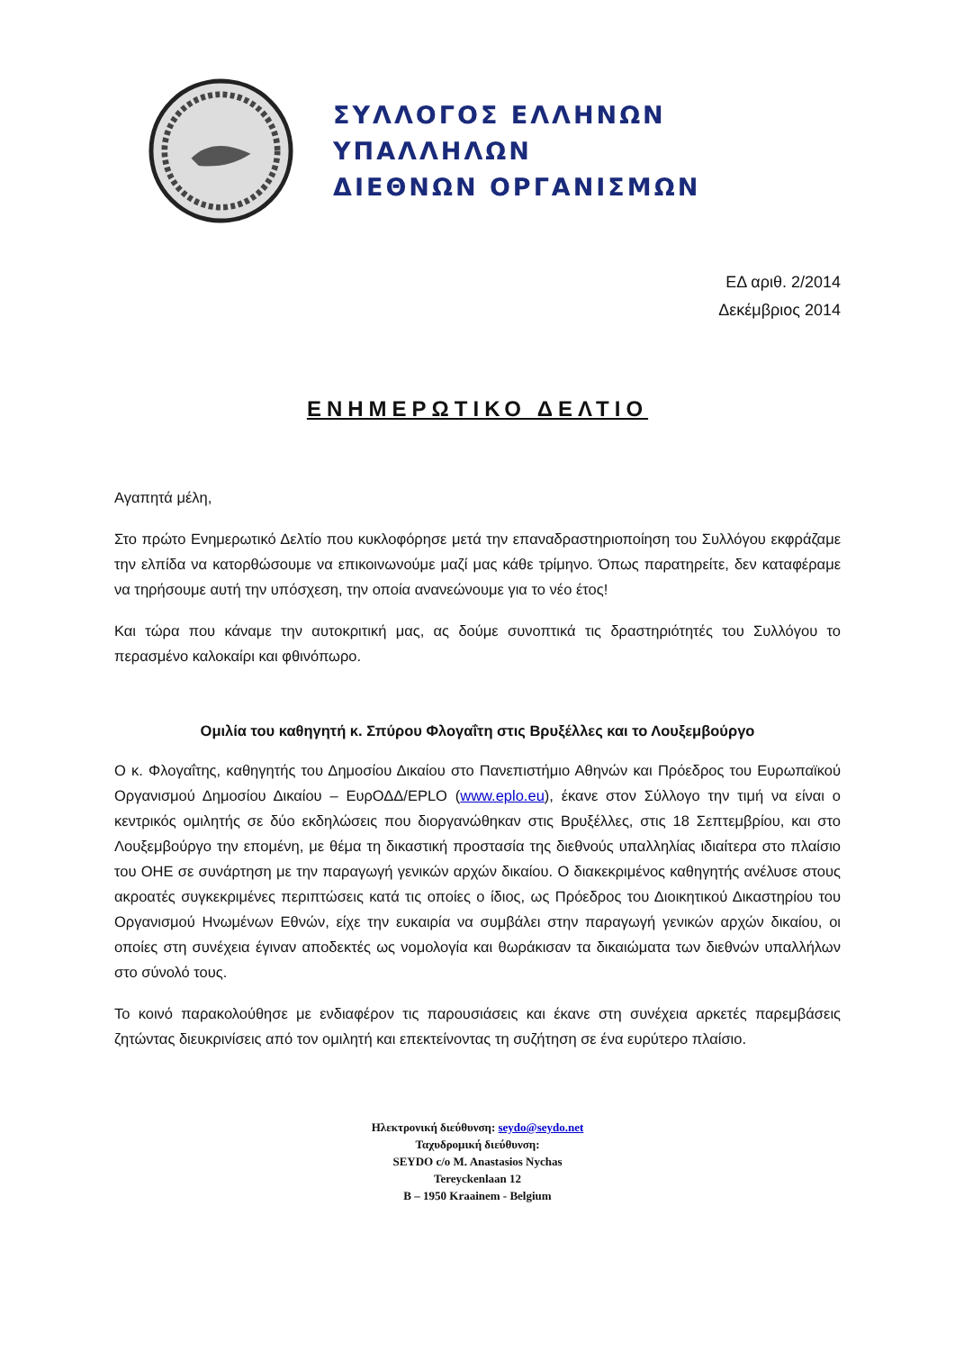ΣΥΛΛΟΓΟΣ ΕΛΛΗΝΩΝ ΥΠΑΛΛΗΛΩΝ
ΔΙΕΘΝΩΝ ΟΡΓΑΝΙΣΜΩΝ
ΕΔ αριθ. 2/2014
Δεκέμβριος 2014
ΕΝΗΜΕΡΩΤΙΚΟ ΔΕΛΤΙΟ
Αγαπητά μέλη,
Στο πρώτο Ενημερωτικό Δελτίο που κυκλοφόρησε μετά την επαναδραστηριοποίηση του Συλλόγου εκφράζαμε την ελπίδα να κατορθώσουμε να επικοινωνούμε μαζί μας κάθε τρίμηνο. Όπως παρατηρείτε, δεν καταφέραμε να τηρήσουμε αυτή την υπόσχεση, την οποία ανανεώνουμε για το νέο έτος!
Και τώρα που κάναμε την αυτοκριτική μας, ας δούμε συνοπτικά τις δραστηριότητές του Συλλόγου το περασμένο καλοκαίρι και φθινόπωρο.
Ομιλία του καθηγητή κ. Σπύρου Φλογαΐτη στις Βρυξέλλες και το Λουξεμβούργο
Ο κ. Φλογαΐτης, καθηγητής του Δημοσίου Δικαίου στο Πανεπιστήμιο Αθηνών και Πρόεδρος του Ευρωπαϊκού Οργανισμού Δημοσίου Δικαίου – ΕυρΟΔΔ/EPLO (www.eplo.eu), έκανε στον Σύλλογο την τιμή να είναι ο κεντρικός ομιλητής σε δύο εκδηλώσεις που διοργανώθηκαν στις Βρυξέλλες, στις 18 Σεπτεμβρίου, και στο Λουξεμβούργο την επομένη, με θέμα τη δικαστική προστασία της διεθνούς υπαλληλίας ιδιαίτερα στο πλαίσιο του ΟΗΕ σε συνάρτηση με την παραγωγή γενικών αρχών δικαίου. Ο διακεκριμένος καθηγητής ανέλυσε στους ακροατές συγκεκριμένες περιπτώσεις κατά τις οποίες ο ίδιος, ως Πρόεδρος του Διοικητικού Δικαστηρίου του Οργανισμού Ηνωμένων Εθνών, είχε την ευκαιρία να συμβάλει στην παραγωγή γενικών αρχών δικαίου, οι οποίες στη συνέχεια έγιναν αποδεκτές ως νομολογία και θωράκισαν τα δικαιώματα των διεθνών υπαλλήλων στο σύνολό τους.
Το κοινό παρακολούθησε με ενδιαφέρον τις παρουσιάσεις και έκανε στη συνέχεια αρκετές παρεμβάσεις ζητώντας διευκρινίσεις από τον ομιλητή και επεκτείνοντας τη συζήτηση σε ένα ευρύτερο πλαίσιο.
Ηλεκτρονική διεύθυνση: seydo@seydo.net
Ταχυδρομική διεύθυνση:
SEYDO c/o M. Anastasios Nychas
Tereyckenlaan 12
B – 1950 Kraainem - Belgium